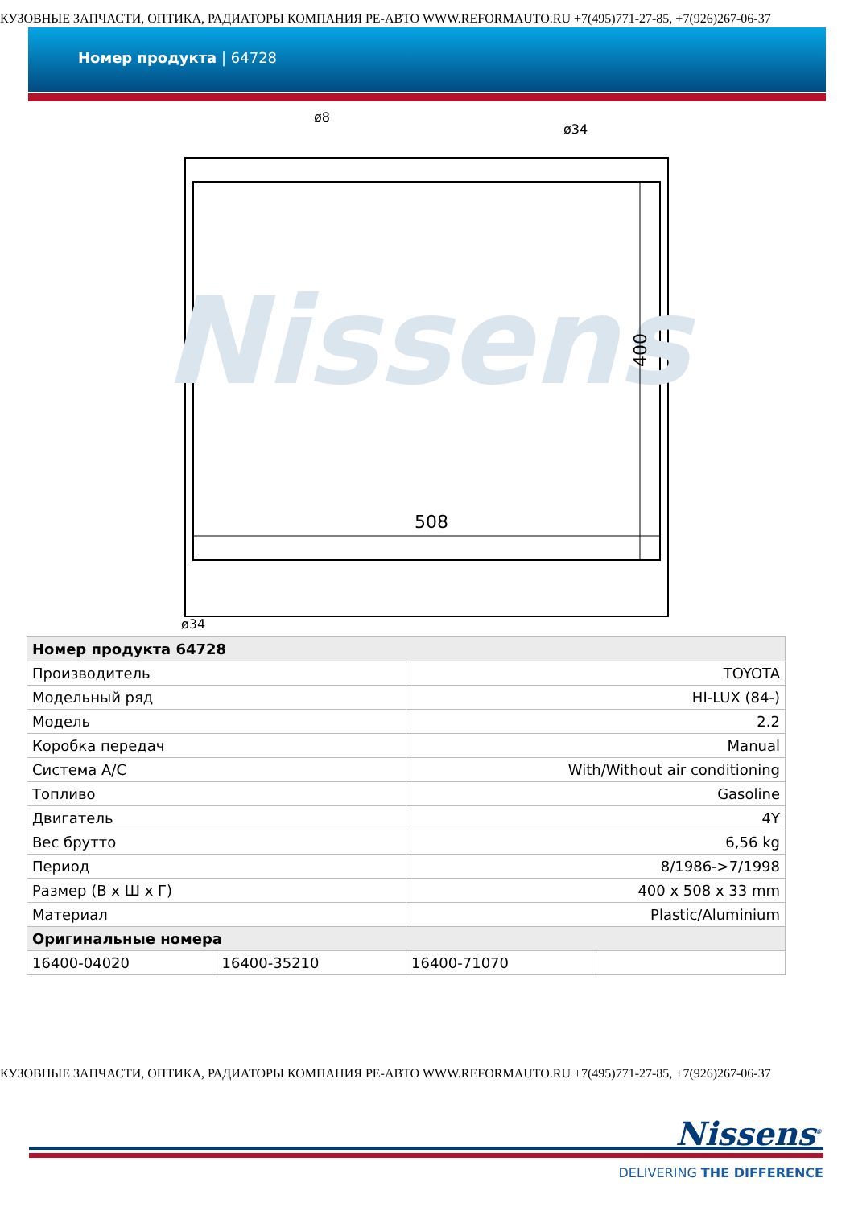КУЗОВНЫЕ ЗАПЧАСТИ, ОПТИКА, РАДИАТОРЫ КОМПАНИЯ РЕ-АВТО WWW.REFORMAUTO.RU +7(495)771-27-85, +7(926)267-06-37
Номер продукта | 64728
Nissens
508
400
ø8
ø34
ø34
| Номер продукта 64728 | | | |
| --- | --- | --- | --- |
| Производитель | | TOYOTA | |
| Модельный ряд | | HI-LUX (84-) | |
| Модель | | 2.2 | |
| Коробка передач | | Manual | |
| Система A/C | | With/Without air conditioning | |
| Топливо | | Gasoline | |
| Двигатель | | 4Y | |
| Вес брутто | | 6,56 kg | |
| Период | | 8/1986->7/1998 | |
| Размер (В x Ш x Г) | | 400 x 508 x 33 mm | |
| Материал | | Plastic/Aluminium | |
| Оригинальные номера | | | |
| 16400-04020 | 16400-35210 | 16400-71070 | |
КУЗОВНЫЕ ЗАПЧАСТИ, ОПТИКА, РАДИАТОРЫ КОМПАНИЯ РЕ-АВТО WWW.REFORMAUTO.RU +7(495)771-27-85, +7(926)267-06-37
Nissens<sup>®</sup>
DELIVERING THE DIFFERENCE